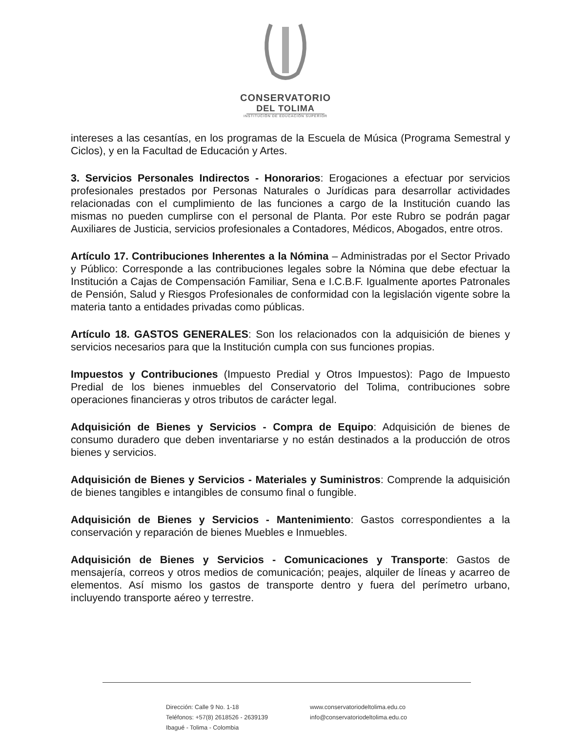CONSERVATORIO
DEL TOLIMA
INSTITUCIÓN DE EDUCACIÓN SUPERIOR
intereses a las cesantías, en los programas de la Escuela de Música (Programa Semestral y Ciclos), y en la Facultad de Educación y Artes.
3. Servicios Personales Indirectos - Honorarios: Erogaciones a efectuar por servicios profesionales prestados por Personas Naturales o Jurídicas para desarrollar actividades relacionadas con el cumplimiento de las funciones a cargo de la Institución cuando las mismas no pueden cumplirse con el personal de Planta. Por este Rubro se podrán pagar Auxiliares de Justicia, servicios profesionales a Contadores, Médicos, Abogados, entre otros.
Artículo 17. Contribuciones Inherentes a la Nómina – Administradas por el Sector Privado y Público: Corresponde a las contribuciones legales sobre la Nómina que debe efectuar la Institución a Cajas de Compensación Familiar, Sena e I.C.B.F. Igualmente aportes Patronales de Pensión, Salud y Riesgos Profesionales de conformidad con la legislación vigente sobre la materia tanto a entidades privadas como públicas.
Artículo 18. GASTOS GENERALES: Son los relacionados con la adquisición de bienes y servicios necesarios para que la Institución cumpla con sus funciones propias.
Impuestos y Contribuciones (Impuesto Predial y Otros Impuestos): Pago de Impuesto Predial de los bienes inmuebles del Conservatorio del Tolima, contribuciones sobre operaciones financieras y otros tributos de carácter legal.
Adquisición de Bienes y Servicios - Compra de Equipo: Adquisición de bienes de consumo duradero que deben inventariarse y no están destinados a la producción de otros bienes y servicios.
Adquisición de Bienes y Servicios - Materiales y Suministros: Comprende la adquisición de bienes tangibles e intangibles de consumo final o fungible.
Adquisición de Bienes y Servicios - Mantenimiento: Gastos correspondientes a la conservación y reparación de bienes Muebles e Inmuebles.
Adquisición de Bienes y Servicios - Comunicaciones y Transporte: Gastos de mensajería, correos y otros medios de comunicación; peajes, alquiler de líneas y acarreo de elementos. Así mismo los gastos de transporte dentro y fuera del perímetro urbano, incluyendo transporte aéreo y terrestre.
Dirección: Calle 9 No. 1-18
Teléfonos: +57(8) 2618526 - 2639139
Ibagué - Tolima - Colombia
www.conservatoriodeltolima.edu.co
info@conservatoriodeltolima.edu.co